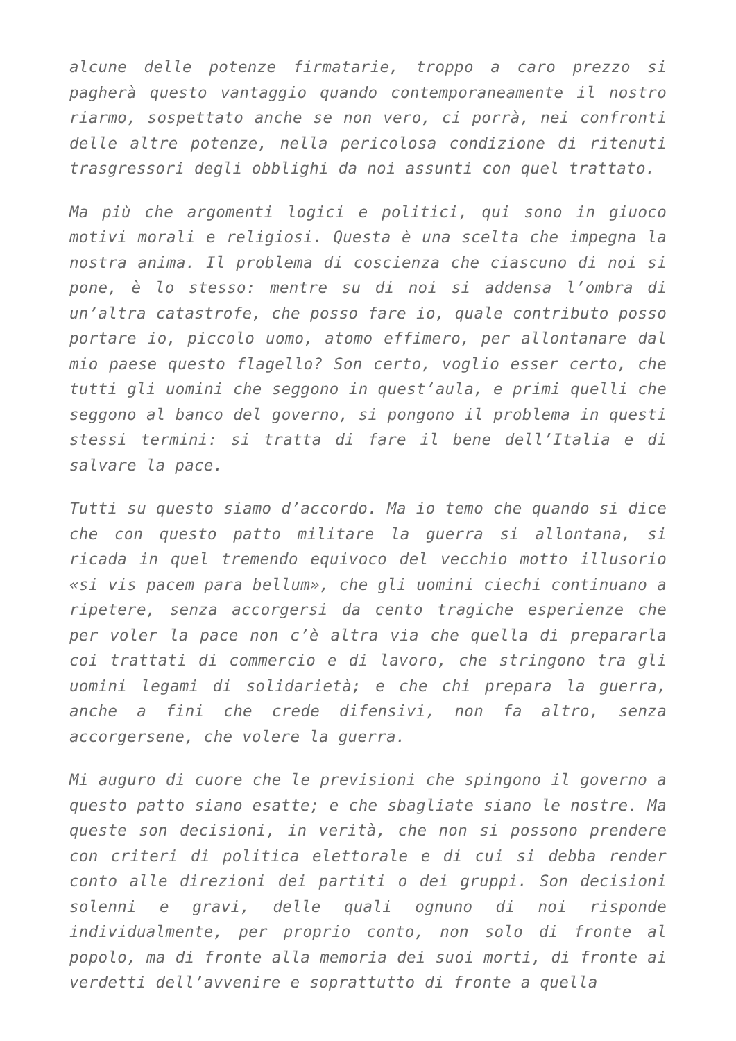alcune delle potenze firmatarie, troppo a caro prezzo si pagherà questo vantaggio quando contemporaneamente il nostro riarmo, sospettato anche se non vero, ci porrà, nei confronti delle altre potenze, nella pericolosa condizione di ritenuti trasgressori degli obblighi da noi assunti con quel trattato.
Ma più che argomenti logici e politici, qui sono in giuoco motivi morali e religiosi. Questa è una scelta che impegna la nostra anima. Il problema di coscienza che ciascuno di noi si pone, è lo stesso: mentre su di noi si addensa l’ombra di un’altra catastrofe, che posso fare io, quale contributo posso portare io, piccolo uomo, atomo effimero, per allontanare dal mio paese questo flagello? Son certo, voglio esser certo, che tutti gli uomini che seggono in quest’aula, e primi quelli che seggono al banco del governo, si pongono il problema in questi stessi termini: si tratta di fare il bene dell’Italia e di salvare la pace.
Tutti su questo siamo d’accordo. Ma io temo che quando si dice che con questo patto militare la guerra si allontana, si ricada in quel tremendo equivoco del vecchio motto illusorio «si vis pacem para bellum», che gli uomini ciechi continuano a ripetere, senza accorgersi da cento tragiche esperienze che per voler la pace non c’è altra via che quella di prepararla coi trattati di commercio e di lavoro, che stringono tra gli uomini legami di solidarietà; e che chi prepara la guerra, anche a fini che crede difensivi, non fa altro, senza accorgersene, che volere la guerra.
Mi auguro di cuore che le previsioni che spingono il governo a questo patto siano esatte; e che sbagliate siano le nostre. Ma queste son decisioni, in verità, che non si possono prendere con criteri di politica elettorale e di cui si debba render conto alle direzioni dei partiti o dei gruppi. Son decisioni solenni e gravi, delle quali ognuno di noi risponde individualmente, per proprio conto, non solo di fronte al popolo, ma di fronte alla memoria dei suoi morti, di fronte ai verdetti dell’avvenire e soprattutto di fronte a quella